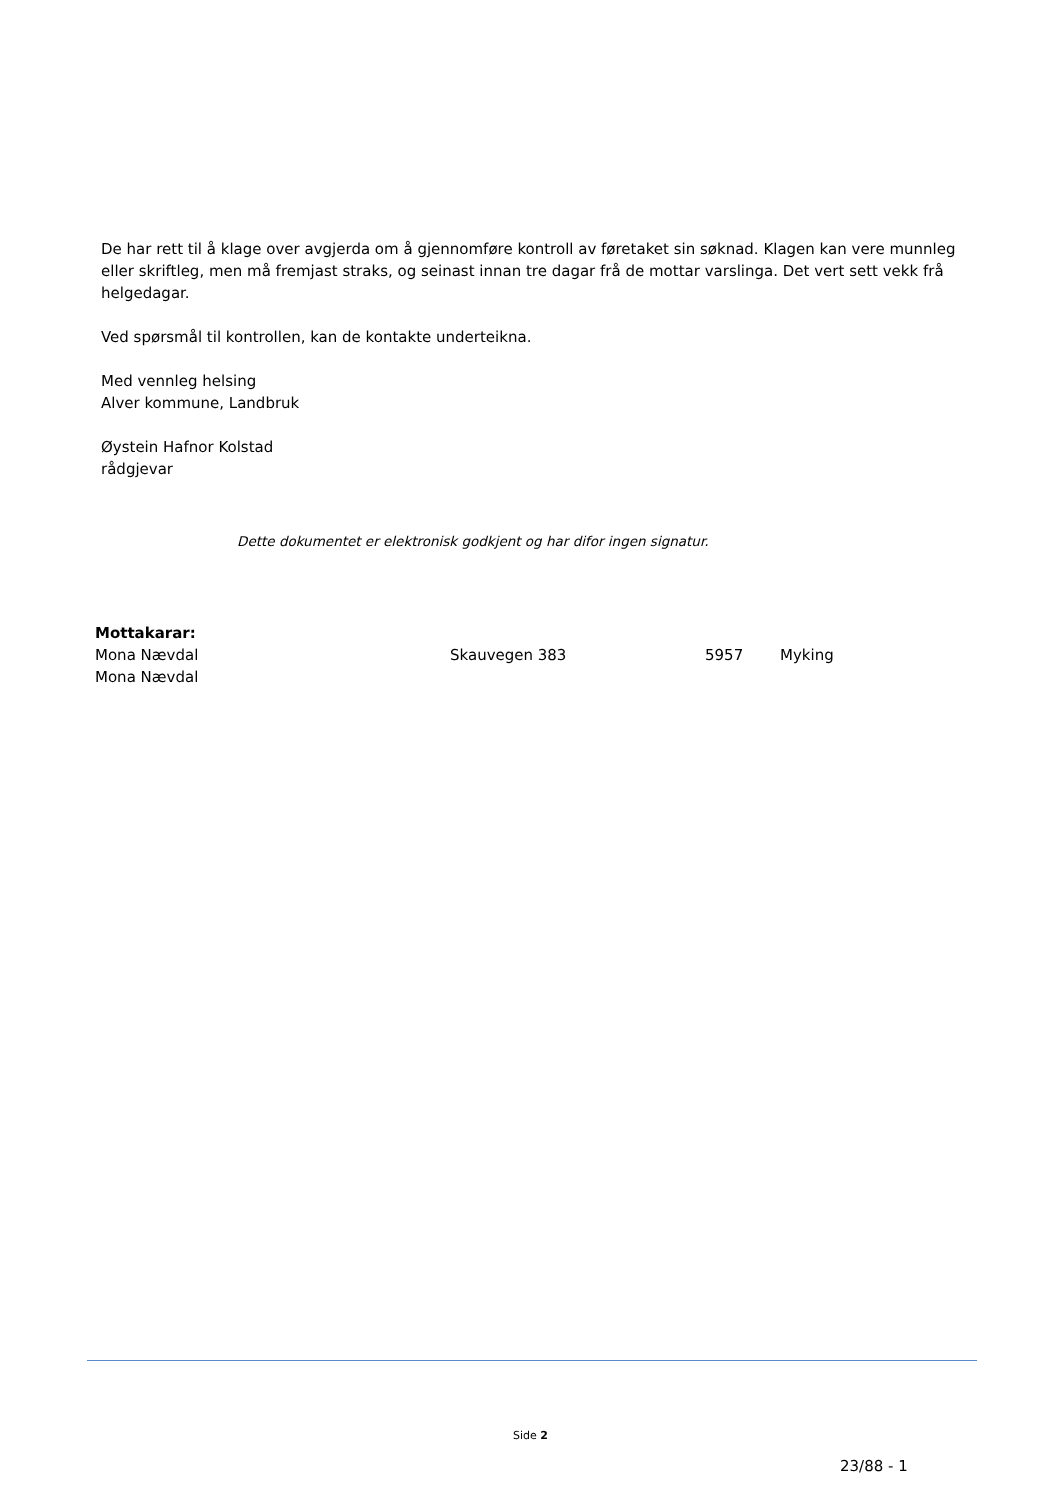De har rett til å klage over avgjerda om å gjennomføre kontroll av føretaket sin søknad. Klagen kan vere munnleg eller skriftleg, men må fremjast straks, og seinast innan tre dagar frå de mottar varslinga. Det vert sett vekk frå helgedagar.
Ved spørsmål til kontrollen, kan de kontakte underteikna.
Med vennleg helsing
Alver kommune, Landbruk
Øystein Hafnor Kolstad
rådgjevar
Dette dokumentet er elektronisk godkjent og har difor ingen signatur.
Mottakarar:
| Mona Nævdal | Skauvegen 383 | 5957 | Myking |
| Mona Nævdal | | | |
Side 2
23/88 - 1